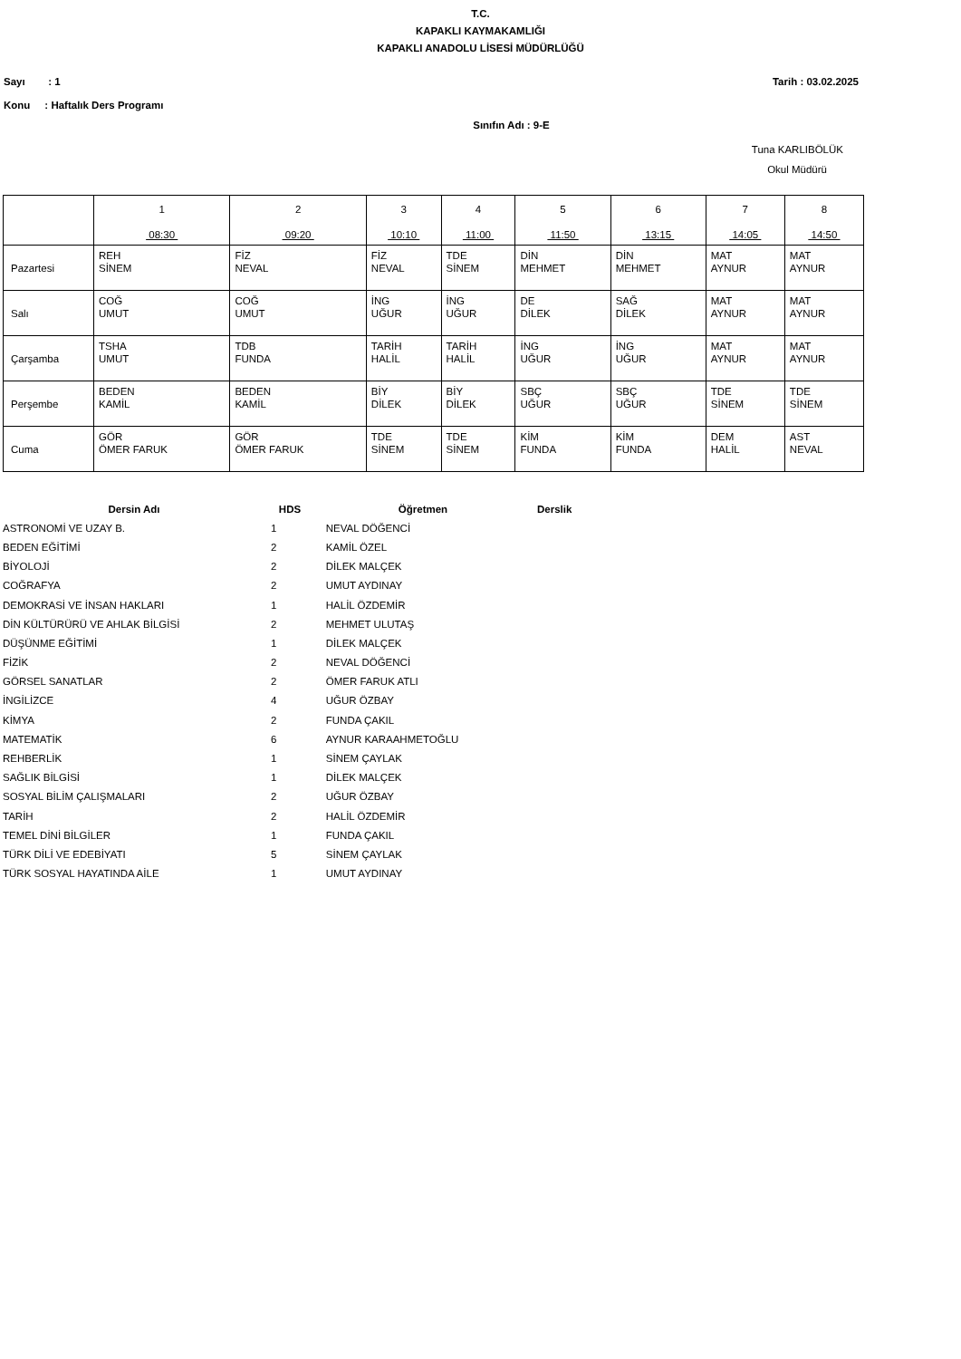T.C.
KAPAKLI KAYMAKAMLIĞI
KAPAKLI ANADOLU LİSESİ MÜDÜRLÜĞÜ
Sayı : 1 Tarih : 03.02.2025
Konu : Haftalık Ders Programı
Sınıfın Adı : 9-E
Tuna KARLIBÖLÜK
Okul Müdürü
| | 1 08:30 | 2 09:20 | 3 10:10 | 4 11:00 | 5 11:50 | 6 13:15 | 7 14:05 | 8 14:50 |
| Pazartesi | REH SİNEM | FİZ NEVAL | FİZ NEVAL | TDE SİNEM | DİN MEHMET | DİN MEHMET | MAT AYNUR | MAT AYNUR |
| Salı | COĞ UMUT | COĞ UMUT | İNG UĞUR | İNG UĞUR | DE DİLEK | SAĞ DİLEK | MAT AYNUR | MAT AYNUR |
| Çarşamba | TSHA UMUT | TDB FUNDA | TARİH HALİL | TARİH HALİL | İNG UĞUR | İNG UĞUR | MAT AYNUR | MAT AYNUR |
| Perşembe | BEDEN KAMİL | BEDEN KAMİL | BİY DİLEK | BİY DİLEK | SBÇ UĞUR | SBÇ UĞUR | TDE SİNEM | TDE SİNEM |
| Cuma | GÖR ÖMER FARUK | GÖR ÖMER FARUK | TDE SİNEM | TDE SİNEM | KİM FUNDA | KİM FUNDA | DEM HALİL | AST NEVAL |
| Dersin Adı | HDS | Öğretmen | Derslik |
| --- | --- | --- | --- |
| ASTRONOMİ VE UZAY B. | 1 | NEVAL DÖĞENCİ | |
| BEDEN EĞİTİMİ | 2 | KAMİL ÖZEL | |
| BİYOLOJİ | 2 | DİLEK MALÇEK | |
| COĞRAFYA | 2 | UMUT AYDINAY | |
| DEMOKRASİ VE İNSAN HAKLARI | 1 | HALİL ÖZDEMİR | |
| DİN KÜLTÜRÜRÜ VE AHLAK BİLGİSİ | 2 | MEHMET ULUTAŞ | |
| DÜŞÜNME EĞİTİMİ | 1 | DİLEK MALÇEK | |
| FİZİK | 2 | NEVAL DÖĞENCİ | |
| GÖRSEL SANATLAR | 2 | ÖMER FARUK ATLI | |
| İNGİLİZCE | 4 | UĞUR ÖZBAY | |
| KİMYA | 2 | FUNDA ÇAKIL | |
| MATEMATİK | 6 | AYNUR KARAAHMETOĞLU | |
| REHBERLİK | 1 | SİNEM ÇAYLAK | |
| SAĞLIK BİLGİSİ | 1 | DİLEK MALÇEK | |
| SOSYAL BİLİM ÇALIŞMALARI | 2 | UĞUR ÖZBAY | |
| TARİH | 2 | HALİL ÖZDEMİR | |
| TEMEL DİNİ BİLGİLER | 1 | FUNDA ÇAKIL | |
| TÜRK DİLİ VE EDEBİYATI | 5 | SİNEM ÇAYLAK | |
| TÜRK SOSYAL HAYATINDA AİLE | 1 | UMUT AYDINAY | |